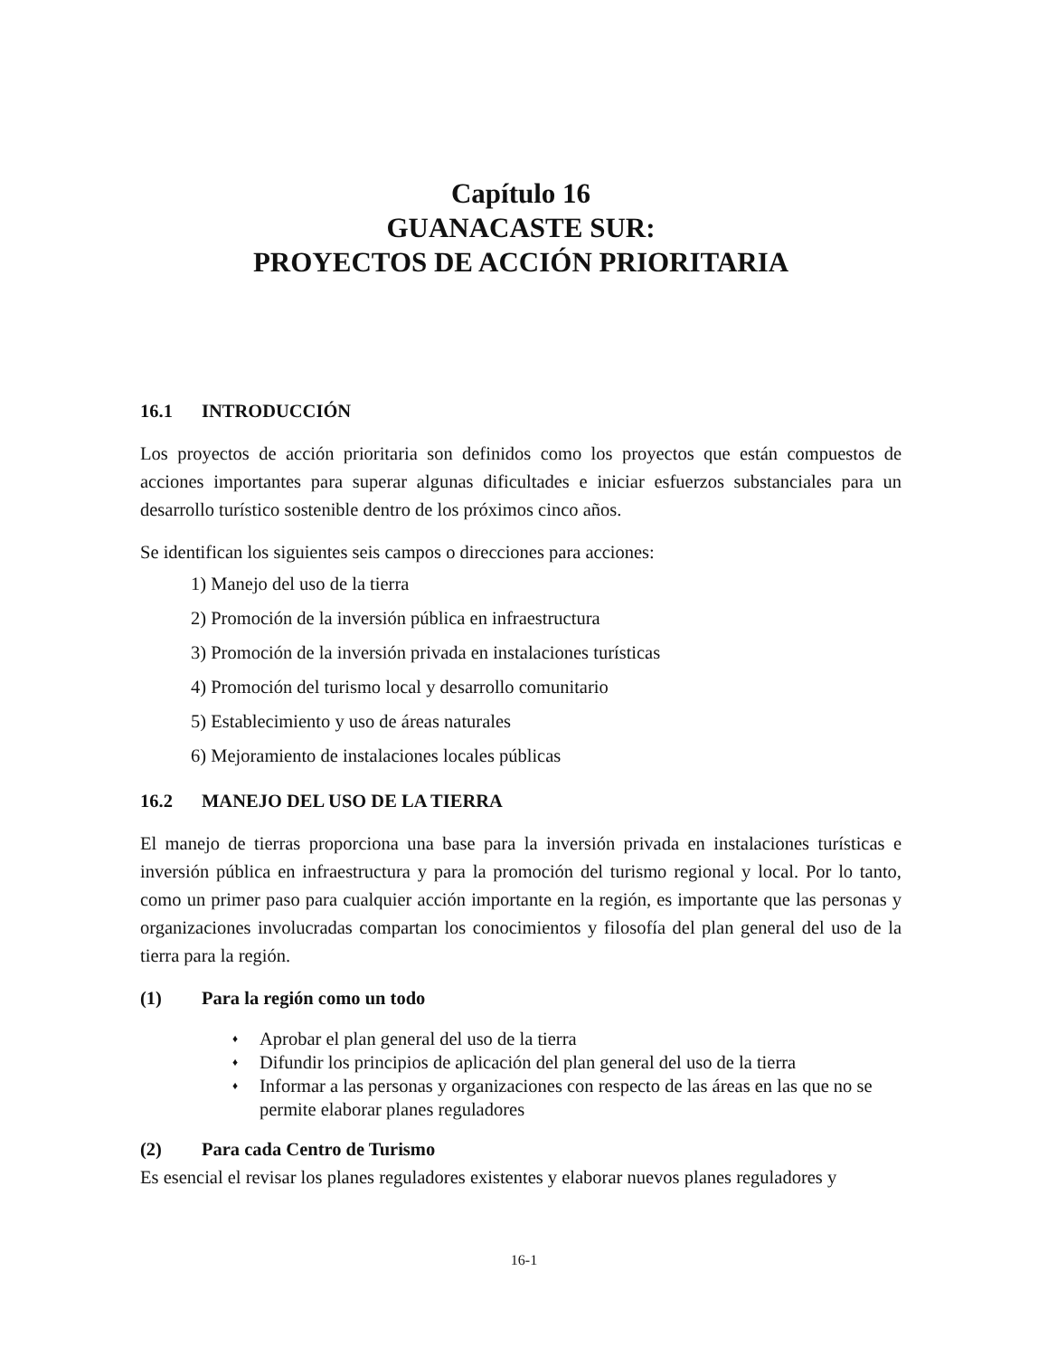Capítulo 16
GUANACASTE SUR:
PROYECTOS DE ACCIÓN PRIORITARIA
16.1 INTRODUCCIÓN
Los proyectos de acción prioritaria son definidos como los proyectos que están compuestos de acciones importantes para superar algunas dificultades e iniciar esfuerzos substanciales para un desarrollo turístico sostenible dentro de los próximos cinco años.
Se identifican los siguientes seis campos o direcciones para acciones:
1) Manejo del uso de la tierra
2) Promoción de la inversión pública en infraestructura
3) Promoción de la inversión privada en instalaciones turísticas
4) Promoción del turismo local y desarrollo comunitario
5) Establecimiento y uso de áreas naturales
6) Mejoramiento de instalaciones locales públicas
16.2 MANEJO DEL USO DE LA TIERRA
El manejo de tierras proporciona una base para la inversión privada en instalaciones turísticas e inversión pública en infraestructura y para la promoción del turismo regional y local. Por lo tanto, como un primer paso para cualquier acción importante en la región, es importante que las personas y organizaciones involucradas compartan los conocimientos y filosofía del plan general del uso de la tierra para la región.
(1) Para la región como un todo
♦ Aprobar el plan general del uso de la tierra
♦ Difundir los principios de aplicación del plan general del uso de la tierra
♦ Informar a las personas y organizaciones con respecto de las áreas en las que no se permite elaborar planes reguladores
(2) Para cada Centro de Turismo
Es esencial el revisar los planes reguladores existentes y elaborar nuevos planes reguladores y
16-1